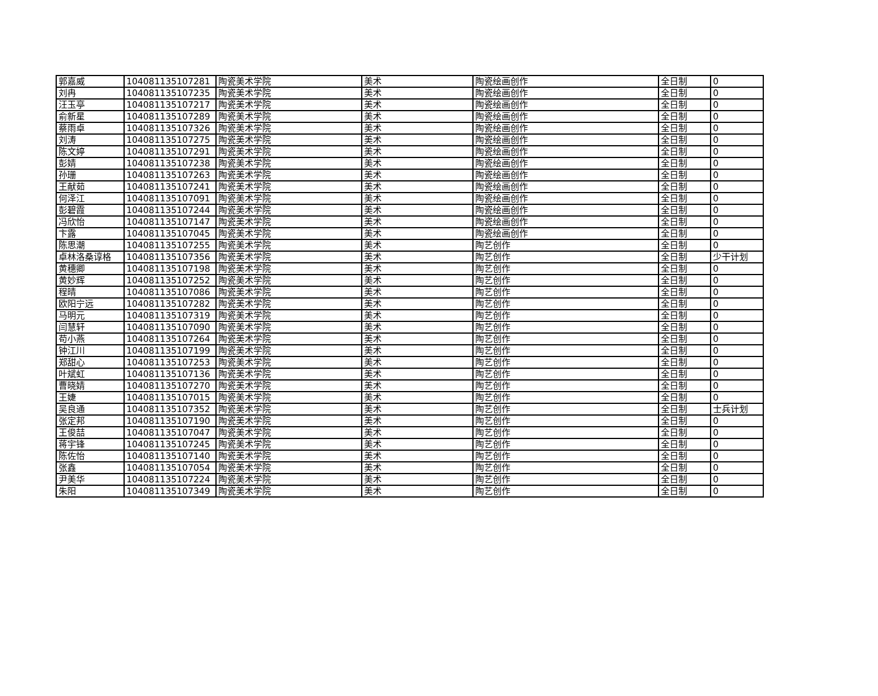| 郭嘉威 | 104081135107281 | 陶瓷美术学院 | 美术 | 陶瓷绘画创作 | 全日制 | 0 |
| 刘冉 | 104081135107235 | 陶瓷美术学院 | 美术 | 陶瓷绘画创作 | 全日制 | 0 |
| 汪玉亭 | 104081135107217 | 陶瓷美术学院 | 美术 | 陶瓷绘画创作 | 全日制 | 0 |
| 俞新星 | 104081135107289 | 陶瓷美术学院 | 美术 | 陶瓷绘画创作 | 全日制 | 0 |
| 蔡雨卓 | 104081135107326 | 陶瓷美术学院 | 美术 | 陶瓷绘画创作 | 全日制 | 0 |
| 刘涛 | 104081135107275 | 陶瓷美术学院 | 美术 | 陶瓷绘画创作 | 全日制 | 0 |
| 陈文婷 | 104081135107291 | 陶瓷美术学院 | 美术 | 陶瓷绘画创作 | 全日制 | 0 |
| 彭婧 | 104081135107238 | 陶瓷美术学院 | 美术 | 陶瓷绘画创作 | 全日制 | 0 |
| 孙珊 | 104081135107263 | 陶瓷美术学院 | 美术 | 陶瓷绘画创作 | 全日制 | 0 |
| 王献茹 | 104081135107241 | 陶瓷美术学院 | 美术 | 陶瓷绘画创作 | 全日制 | 0 |
| 何泽江 | 104081135107091 | 陶瓷美术学院 | 美术 | 陶瓷绘画创作 | 全日制 | 0 |
| 彭碧霞 | 104081135107244 | 陶瓷美术学院 | 美术 | 陶瓷绘画创作 | 全日制 | 0 |
| 冯欣怡 | 104081135107147 | 陶瓷美术学院 | 美术 | 陶瓷绘画创作 | 全日制 | 0 |
| 卞露 | 104081135107045 | 陶瓷美术学院 | 美术 | 陶瓷绘画创作 | 全日制 | 0 |
| 陈思潮 | 104081135107255 | 陶瓷美术学院 | 美术 | 陶艺创作 | 全日制 | 0 |
| 卓林洛桑谆格 | 104081135107356 | 陶瓷美术学院 | 美术 | 陶艺创作 | 全日制 | 少干计划 |
| 黄穗卿 | 104081135107198 | 陶瓷美术学院 | 美术 | 陶艺创作 | 全日制 | 0 |
| 黄妙辉 | 104081135107252 | 陶瓷美术学院 | 美术 | 陶艺创作 | 全日制 | 0 |
| 程晴 | 104081135107086 | 陶瓷美术学院 | 美术 | 陶艺创作 | 全日制 | 0 |
| 欧阳宁远 | 104081135107282 | 陶瓷美术学院 | 美术 | 陶艺创作 | 全日制 | 0 |
| 马明元 | 104081135107319 | 陶瓷美术学院 | 美术 | 陶艺创作 | 全日制 | 0 |
| 闫慧轩 | 104081135107090 | 陶瓷美术学院 | 美术 | 陶艺创作 | 全日制 | 0 |
| 苟小燕 | 104081135107264 | 陶瓷美术学院 | 美术 | 陶艺创作 | 全日制 | 0 |
| 钟江川 | 104081135107199 | 陶瓷美术学院 | 美术 | 陶艺创作 | 全日制 | 0 |
| 郑甜心 | 104081135107253 | 陶瓷美术学院 | 美术 | 陶艺创作 | 全日制 | 0 |
| 叶斌虹 | 104081135107136 | 陶瓷美术学院 | 美术 | 陶艺创作 | 全日制 | 0 |
| 曹晓婧 | 104081135107270 | 陶瓷美术学院 | 美术 | 陶艺创作 | 全日制 | 0 |
| 王婕 | 104081135107015 | 陶瓷美术学院 | 美术 | 陶艺创作 | 全日制 | 0 |
| 吴良通 | 104081135107352 | 陶瓷美术学院 | 美术 | 陶艺创作 | 全日制 | 士兵计划 |
| 张定邦 | 104081135107190 | 陶瓷美术学院 | 美术 | 陶艺创作 | 全日制 | 0 |
| 王俊喆 | 104081135107047 | 陶瓷美术学院 | 美术 | 陶艺创作 | 全日制 | 0 |
| 蒋宇锋 | 104081135107245 | 陶瓷美术学院 | 美术 | 陶艺创作 | 全日制 | 0 |
| 陈佐怡 | 104081135107140 | 陶瓷美术学院 | 美术 | 陶艺创作 | 全日制 | 0 |
| 张鑫 | 104081135107054 | 陶瓷美术学院 | 美术 | 陶艺创作 | 全日制 | 0 |
| 尹美华 | 104081135107224 | 陶瓷美术学院 | 美术 | 陶艺创作 | 全日制 | 0 |
| 朱阳 | 104081135107349 | 陶瓷美术学院 | 美术 | 陶艺创作 | 全日制 | 0 |